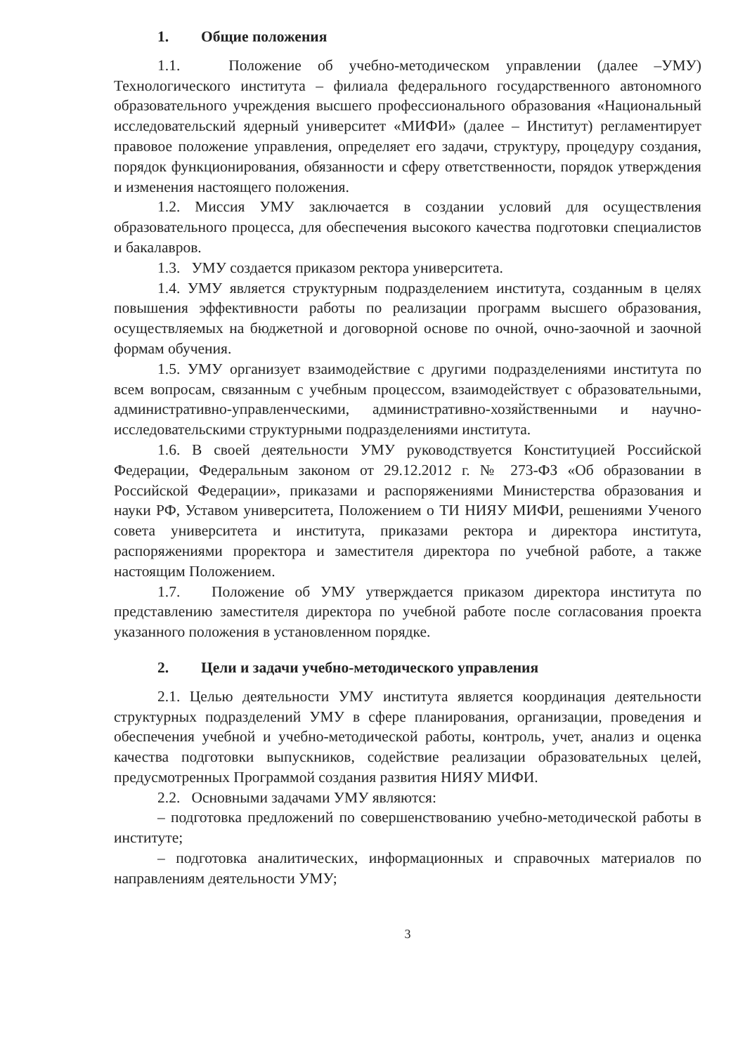1. Общие положения
1.1. Положение об учебно-методическом управлении (далее –УМУ) Технологического института – филиала федерального государственного автономного образовательного учреждения высшего профессионального образования «Национальный исследовательский ядерный университет «МИФИ» (далее – Институт) регламентирует правовое положение управления, определяет его задачи, структуру, процедуру создания, порядок функционирования, обязанности и сферу ответственности, порядок утверждения и изменения настоящего положения.
1.2. Миссия УМУ заключается в создании условий для осуществления образовательного процесса, для обеспечения высокого качества подготовки специалистов и бакалавров.
1.3. УМУ создается приказом ректора университета.
1.4. УМУ является структурным подразделением института, созданным в целях повышения эффективности работы по реализации программ высшего образования, осуществляемых на бюджетной и договорной основе по очной, очно-заочной и заочной формам обучения.
1.5. УМУ организует взаимодействие с другими подразделениями института по всем вопросам, связанным с учебным процессом, взаимодействует с образовательными, административно-управленческими, административно-хозяйственными и научно-исследовательскими структурными подразделениями института.
1.6. В своей деятельности УМУ руководствуется Конституцией Российской Федерации, Федеральным законом от 29.12.2012 г. № 273-ФЗ «Об образовании в Российской Федерации», приказами и распоряжениями Министерства образования и науки РФ, Уставом университета, Положением о ТИ НИЯУ МИФИ, решениями Ученого совета университета и института, приказами ректора и директора института, распоряжениями проректора и заместителя директора по учебной работе, а также настоящим Положением.
1.7. Положение об УМУ утверждается приказом директора института по представлению заместителя директора по учебной работе после согласования проекта указанного положения в установленном порядке.
2. Цели и задачи учебно-методического управления
2.1. Целью деятельности УМУ института является координация деятельности структурных подразделений УМУ в сфере планирования, организации, проведения и обеспечения учебной и учебно-методической работы, контроль, учет, анализ и оценка качества подготовки выпускников, содействие реализации образовательных целей, предусмотренных Программой создания развития НИЯУ МИФИ.
2.2. Основными задачами УМУ являются:
– подготовка предложений по совершенствованию учебно-методической работы в институте;
– подготовка аналитических, информационных и справочных материалов по направлениям деятельности УМУ;
3